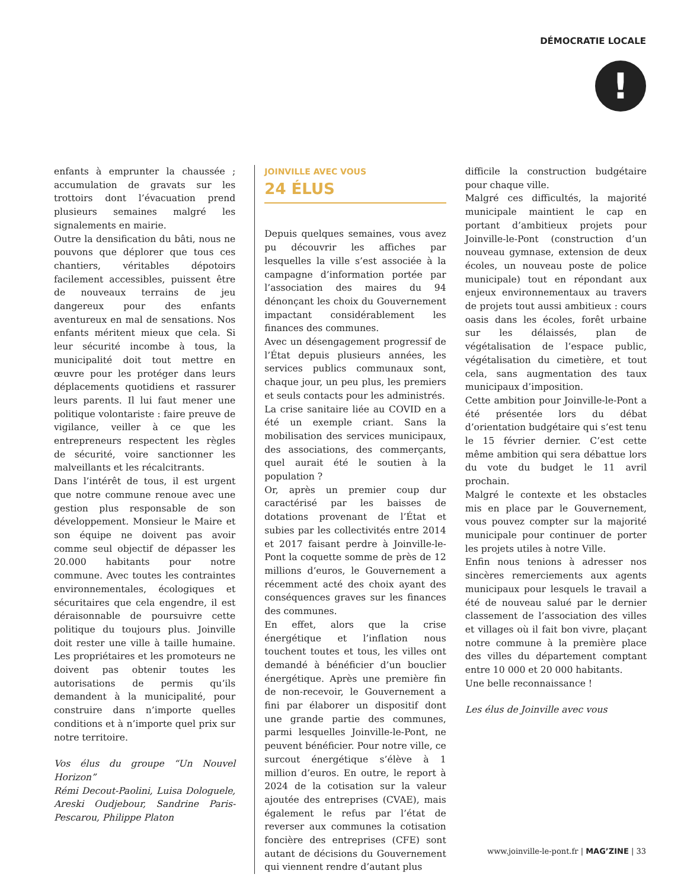DÉMOCRATIE LOCALE
!
enfants à emprunter la chaussée ; accumulation de gravats sur les trottoirs dont l’évacuation prend plusieurs semaines malgré les signalements en mairie.
Outre la densification du bâti, nous ne pouvons que déplorer que tous ces chantiers, véritables dépotoirs facilement accessibles, puissent être de nouveaux terrains de jeu dangereux pour des enfants aventureux en mal de sensations. Nos enfants méritent mieux que cela. Si leur sécurité incombe à tous, la municipalité doit tout mettre en œuvre pour les protéger dans leurs déplacements quotidiens et rassurer leurs parents. Il lui faut mener une politique volontariste : faire preuve de vigilance, veiller à ce que les entrepreneurs respectent les règles de sécurité, voire sanctionner les malveillants et les récalcitrants.
Dans l’intérêt de tous, il est urgent que notre commune renoue avec une gestion plus responsable de son développement. Monsieur le Maire et son équipe ne doivent pas avoir comme seul objectif de dépasser les 20.000 habitants pour notre commune. Avec toutes les contraintes environnementales, écologiques et sécuritaires que cela engendre, il est déraisonnable de poursuivre cette politique du toujours plus. Joinville doit rester une ville à taille humaine. Les propriétaires et les promoteurs ne doivent pas obtenir toutes les autorisations de permis qu’ils demandent à la municipalité, pour construire dans n’importe quelles conditions et à n’importe quel prix sur notre territoire.
Vos élus du groupe “Un Nouvel Horizon”
Rémi Decout-Paolini, Luisa Dologuele, Areski Oudjebour, Sandrine Paris-Pescarou, Philippe Platon
JOINVILLE AVEC VOUS
24 ÉLUS
Depuis quelques semaines, vous avez pu découvrir les affiches par lesquelles la ville s’est associée à la campagne d’information portée par l’association des maires du 94 dénonçant les choix du Gouvernement impactant considérablement les finances des communes.
Avec un désengagement progressif de l’État depuis plusieurs années, les services publics communaux sont, chaque jour, un peu plus, les premiers et seuls contacts pour les administrés.
La crise sanitaire liée au COVID en a été un exemple criant. Sans la mobilisation des services municipaux, des associations, des commerçants, quel aurait été le soutien à la population ?
Or, après un premier coup dur caractérisé par les baisses de dotations provenant de l’État et subies par les collectivités entre 2014 et 2017 faisant perdre à Joinville-le-Pont la coquette somme de près de 12 millions d’euros, le Gouvernement a récemment acté des choix ayant des conséquences graves sur les finances des communes.
En effet, alors que la crise énergétique et l’inflation nous touchent toutes et tous, les villes ont demandé à bénéficier d’un bouclier énergétique. Après une première fin de non-recevoir, le Gouvernement a fini par élaborer un dispositif dont une grande partie des communes, parmi lesquelles Joinville-le-Pont, ne peuvent bénéficier. Pour notre ville, ce surcout énergétique s’élève à 1 million d’euros. En outre, le report à 2024 de la cotisation sur la valeur ajoutée des entreprises (CVAE), mais également le refus par l’état de reverser aux communes la cotisation foncière des entreprises (CFE) sont autant de décisions du Gouvernement qui viennent rendre d’autant plus
difficile la construction budgétaire pour chaque ville.
Malgré ces difficultés, la majorité municipale maintient le cap en portant d’ambitieux projets pour Joinville-le-Pont (construction d’un nouveau gymnase, extension de deux écoles, un nouveau poste de police municipale) tout en répondant aux enjeux environnementaux au travers de projets tout aussi ambitieux : cours oasis dans les écoles, forêt urbaine sur les délaissés, plan de végétalisation de l’espace public, végétalisation du cimetière, et tout cela, sans augmentation des taux municipaux d’imposition.
Cette ambition pour Joinville-le-Pont a été présentée lors du débat d’orientation budgétaire qui s’est tenu le 15 février dernier. C’est cette même ambition qui sera débattue lors du vote du budget le 11 avril prochain.
Malgré le contexte et les obstacles mis en place par le Gouvernement, vous pouvez compter sur la majorité municipale pour continuer de porter les projets utiles à notre Ville.
Enfin nous tenions à adresser nos sincères remerciements aux agents municipaux pour lesquels le travail a été de nouveau salué par le dernier classement de l’association des villes et villages où il fait bon vivre, plaçant notre commune à la première place des villes du département comptant entre 10 000 et 20 000 habitants.
Une belle reconnaissance !
Les élus de Joinville avec vous
www.joinville-le-pont.fr | MAG’ZINE | 33